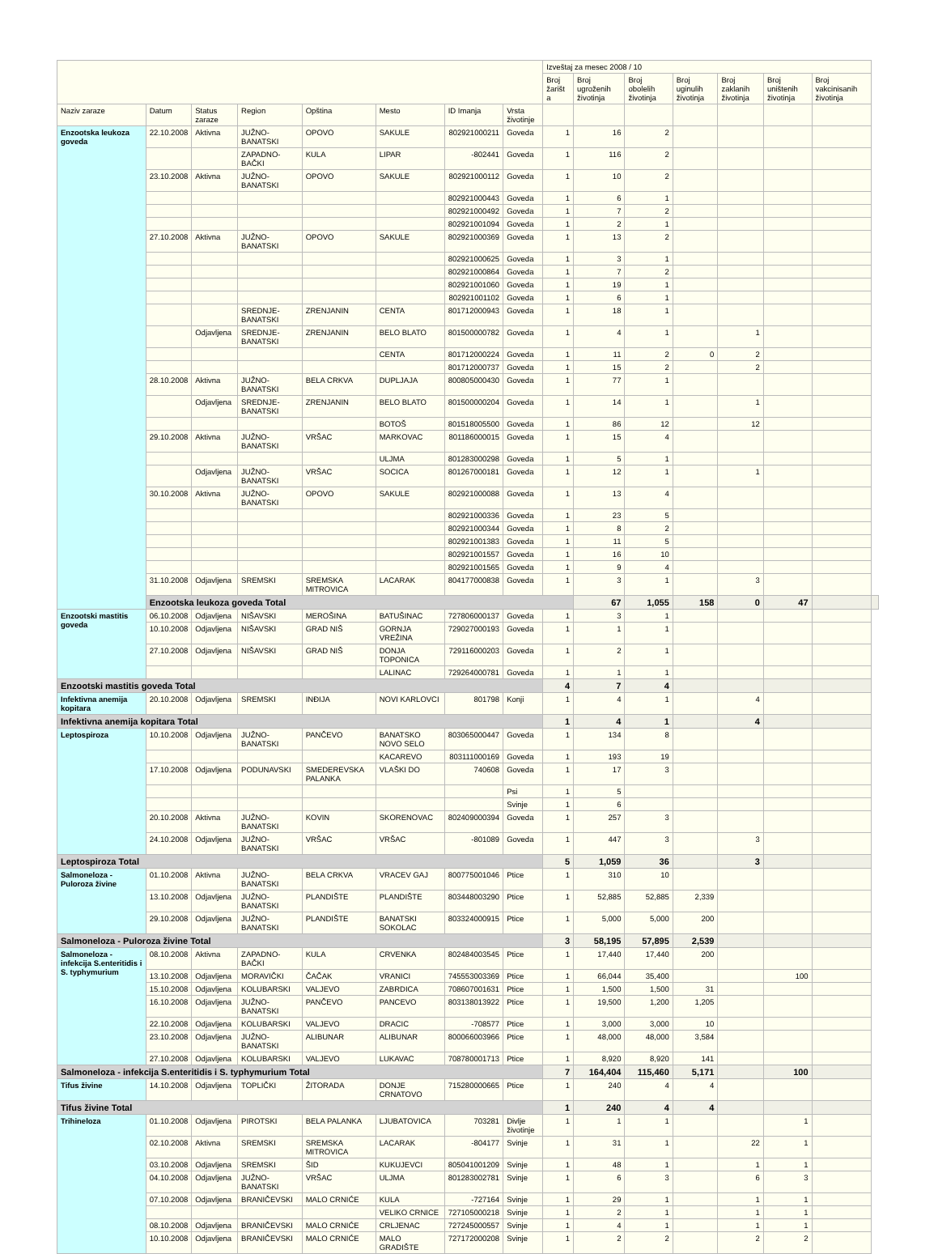| | | | | | | | | Izveštaj za mesec 2008 / 10 | | | | | | | |
| --- | --- | --- | --- | --- | --- | --- | --- | --- | --- | --- | --- | --- | --- | --- | --- |
| | | | | | | | | Broj žarišt a | Broj ugroženih životinja | Broj obolelih životinja | Broj uginulih životinja | Broj zaklanih životinja | Broj uništenih životinja | Broj vakcinisanih životinja | |
| Naziv zaraze | Datum | Status zaraze | Region | Opština | Mesto | ID Imanja | Vrsta životinje | | | | | | | | |
| Enzootska leukoza goveda | 22.10.2008 | Aktivna | JUŽNO-BANATSKI | OPOVO | SAKULE | 802921000211 | Goveda | 1 | 16 | 2 | | | | | |
| | | | ZAPADNO-BAČKI | KULA | LIPAR | -802441 | Goveda | 1 | 116 | 2 | | | | | |
| | 23.10.2008 | Aktivna | JUŽNO-BANATSKI | OPOVO | SAKULE | 802921000112 | Goveda | 1 | 10 | 2 | | | | | |
| | | | | | | 802921000443 | Goveda | 1 | 6 | 1 | | | | | |
| | | | | | | 802921000492 | Goveda | 1 | 7 | 2 | | | | | |
| | | | | | | 802921001094 | Goveda | 1 | 2 | 1 | | | | | |
| | 27.10.2008 | Aktivna | JUŽNO-BANATSKI | OPOVO | SAKULE | 802921000369 | Goveda | 1 | 13 | 2 | | | | | |
| | | | | | | 802921000625 | Goveda | 1 | 3 | 1 | | | | | |
| | | | | | | 802921000864 | Goveda | 1 | 7 | 2 | | | | | |
| | | | | | | 802921001060 | Goveda | 1 | 19 | 1 | | | | | |
| | | | | | | 802921001102 | Goveda | 1 | 6 | 1 | | | | | |
| | | | SREDNJE-BANATSKI | ZRENJANIN | CENTA | 801712000943 | Goveda | 1 | 18 | 1 | | | | | |
| | | Odjavljena | SREDNJE-BANATSKI | ZRENJANIN | BELO BLATO | 801500000782 | Goveda | 1 | 4 | 1 | | 1 | | | |
| | | | | | CENTA | 801712000224 | Goveda | 1 | 11 | 2 | 0 | 2 | | | |
| | | | | | | 801712000737 | Goveda | 1 | 15 | 2 | | 2 | | | |
| | 28.10.2008 | Aktivna | JUŽNO-BANATSKI | BELA CRKVA | DUPLJAJA | 800805000430 | Goveda | 1 | 77 | 1 | | | | | |
| | | Odjavljena | SREDNJE-BANATSKI | ZRENJANIN | BELO BLATO | 801500000204 | Goveda | 1 | 14 | 1 | | 1 | | | |
| | | | | | BOTOŠ | 801518005500 | Goveda | 1 | 86 | 12 | | 12 | | | |
| | 29.10.2008 | Aktivna | JUŽNO-BANATSKI | VRŠAC | MARKOVAC | 801186000015 | Goveda | 1 | 15 | 4 | | | | | |
| | | | | | ULJMA | 801283000298 | Goveda | 1 | 5 | 1 | | | | | |
| | | Odjavljena | JUŽNO-BANATSKI | VRŠAC | SOCICA | 801267000181 | Goveda | 1 | 12 | 1 | | 1 | | | |
| | 30.10.2008 | Aktivna | JUŽNO-BANATSKI | OPOVO | SAKULE | 802921000088 | Goveda | 1 | 13 | 4 | | | | | |
| | | | | | | 802921000336 | Goveda | 1 | 23 | 5 | | | | | |
| | | | | | | 802921000344 | Goveda | 1 | 8 | 2 | | | | | |
| | | | | | | 802921001383 | Goveda | 1 | 11 | 5 | | | | | |
| | | | | | | 802921001557 | Goveda | 1 | 16 | 10 | | | | | |
| | | | | | | 802921001565 | Goveda | 1 | 9 | 4 | | | | | |
| | 31.10.2008 | Odjavljena | SREMSKI | SREMSKA MITROVICA | LACARAK | 804177000838 | Goveda | 1 | 3 | 1 | | 3 | | | |
| | Enzootska leukoza goveda Total | | | | | | | | 67 | 1,055 | 158 | 0 | 47 | | |
| Enzootski mastitis goveda | 06.10.2008 | Odjavljena | NIŠAVSKI | MEROŠINA | BATUŠINAC | 727806000137 | Goveda | 1 | 3 | 1 | | | | | |
| | 10.10.2008 | Odjavljena | NIŠAVSKI | GRAD NIŠ | GORNJA VREŽINA | 729027000193 | Goveda | 1 | 1 | 1 | | | | | |
| | 27.10.2008 | Odjavljena | NIŠAVSKI | GRAD NIŠ | DONJA TOPONICA | 729116000203 | Goveda | 1 | 2 | 1 | | | | | |
| | | | | | LALINAC | 729264000781 | Goveda | 1 | 1 | 1 | | | | | |
| Enzootski mastitis goveda Total | | | | | | | | 4 | 7 | 4 | | | | | |
| Infektivna anemija kopitara | 20.10.2008 | Odjavljena | SREMSKI | INĐIJA | NOVI KARLOVCI | 801798 | Konji | 1 | 4 | 1 | | 4 | | | |
| Infektivna anemija kopitara Total | | | | | | | | 1 | 4 | 1 | | 4 | | | |
| Leptospiroza | 10.10.2008 | Odjavljena | JUŽNO-BANATSKI | PANČEVO | BANATSKO NOVO SELO | 803065000447 | Goveda | 1 | 134 | 8 | | | | | |
| | | | | | KACAREVO | 803111000169 | Goveda | 1 | 193 | 19 | | | | | |
| | 17.10.2008 | Odjavljena | PODUNAVSKI | SMEDEREVSKA PALANKA | VLAŠKI DO | 740608 | Goveda | 1 | 17 | 3 | | | | | |
| | | | | | | | Psi | 1 | 5 | | | | | | |
| | | | | | | | Svinje | 1 | 6 | | | | | | |
| | 20.10.2008 | Aktivna | JUŽNO-BANATSKI | KOVIN | SKORENOVAC | 802409000394 | Goveda | 1 | 257 | 3 | | | | | |
| | 24.10.2008 | Odjavljena | JUŽNO-BANATSKI | VRŠAC | VRŠAC | -801089 | Goveda | 1 | 447 | 3 | | 3 | | | |
| Leptospiroza Total | | | | | | | | 5 | 1,059 | 36 | | 3 | | | |
| Salmoneloza - Puloroza živine | 01.10.2008 | Aktivna | JUŽNO-BANATSKI | BELA CRKVA | VRACEV GAJ | 800775001046 | Ptice | 1 | 310 | 10 | | | | | |
| | 13.10.2008 | Odjavljena | JUŽNO-BANATSKI | PLANDIŠTE | PLANDIŠTE | 803448003290 | Ptice | 1 | 52,885 | 52,885 | 2,339 | | | | |
| | 29.10.2008 | Odjavljena | JUŽNO-BANATSKI | PLANDIŠTE | BANATSKI SOKOLAC | 803324000915 | Ptice | 1 | 5,000 | 5,000 | 200 | | | | |
| Salmoneloza - Puloroza živine Total | | | | | | | | 3 | 58,195 | 57,895 | 2,539 | | | | |
| Salmoneloza - infekcija S.enteritidis i S. typhymurium | 08.10.2008 | Aktivna | ZAPADNO-BAČKI | KULA | CRVENKA | 802484003545 | Ptice | 1 | 17,440 | 17,440 | 200 | | | | |
| | 13.10.2008 | Odjavljena | MORAVIČKI | ČAČAK | VRANICI | 745553003369 | Ptice | 1 | 66,044 | 35,400 | | | 100 | | |
| | 15.10.2008 | Odjavljena | KOLUBARSKI | VALJEVO | ZABRDICA | 708607001631 | Ptice | 1 | 1,500 | 1,500 | 31 | | | | |
| | 16.10.2008 | Odjavljena | JUŽNO-BANATSKI | PANČEVO | PANCEVO | 803138013922 | Ptice | 1 | 19,500 | 1,200 | 1,205 | | | | |
| | 22.10.2008 | Odjavljena | KOLUBARSKI | VALJEVO | DRACIC | -708577 | Ptice | 1 | 3,000 | 3,000 | 10 | | | | |
| | 23.10.2008 | Odjavljena | JUŽNO-BANATSKI | ALIBUNAR | ALIBUNAR | 800066003966 | Ptice | 1 | 48,000 | 48,000 | 3,584 | | | | |
| | 27.10.2008 | Odjavljena | KOLUBARSKI | VALJEVO | LUKAVAC | 708780001713 | Ptice | 1 | 8,920 | 8,920 | 141 | | | | |
| Salmoneloza - infekcija S.enteritidis i S. typhymurium Total | | | | | | | | 7 | 164,404 | 115,460 | 5,171 | | 100 | | |
| Tifus živine | 14.10.2008 | Odjavljena | TOPLIČKI | ŽITORADA | DONJE CRNATOVO | 715280000665 | Ptice | 1 | 240 | 4 | 4 | | | | |
| Tifus živine Total | | | | | | | | 1 | 240 | 4 | 4 | | | | |
| Trihineloza | 01.10.2008 | Odjavljena | PIROTSKI | BELA PALANKA | LJUBATOVICA | 703281 | Divlje životinje | 1 | 1 | 1 | | | 1 | | |
| | 02.10.2008 | Aktivna | SREMSKI | SREMSKA MITROVICA | LACARAK | -804177 | Svinje | 1 | 31 | 1 | | 22 | 1 | | |
| | 03.10.2008 | Odjavljena | SREMSKI | ŠID | KUKUJEVCI | 805041001209 | Svinje | 1 | 48 | 1 | | 1 | 1 | | |
| | 04.10.2008 | Odjavljena | JUŽNO-BANATSKI | VRŠAC | ULJMA | 801283002781 | Svinje | 1 | 6 | 3 | | 6 | 3 | | |
| | 07.10.2008 | Odjavljena | BRANIČEVSKI | MALO CRNIĆE | KULA | -727164 | Svinje | 1 | 29 | 1 | | 1 | 1 | | |
| | | | | | VELIKO CRNICE | 727105000218 | Svinje | 1 | 2 | 1 | | 1 | 1 | | |
| | 08.10.2008 | Odjavljena | BRANIČEVSKI | MALO CRNIĆE | CRLJENAC | 727245000557 | Svinje | 1 | 4 | 1 | | 1 | 1 | | |
| | 10.10.2008 | Odjavljena | BRANIČEVSKI | MALO CRNIĆE | MALO GRADIŠTE | 727172000208 | Svinje | 1 | 2 | 2 | | 2 | 2 | | |